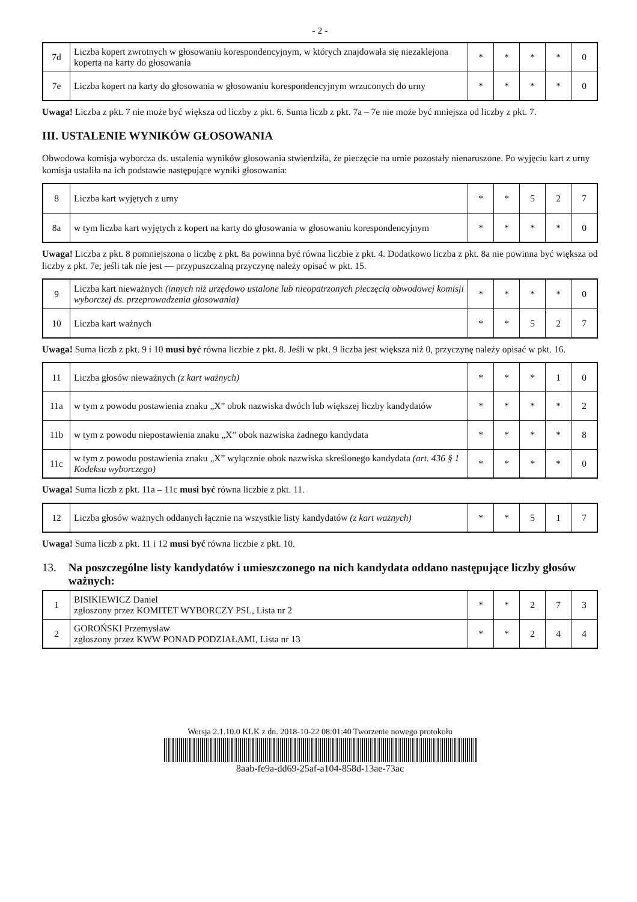- 2 -
| 7d | Liczba kopert zwrotnych w głosowaniu korespondencyjnym, w których znajdowała się niezaklejona koperta na karty do głosowania | * | * | * | * | 0 |
| 7e | Liczba kopert na karty do głosowania w głosowaniu korespondencyjnym wrzuconych do urny | * | * | * | * | 0 |
Uwaga! Liczba z pkt. 7 nie może być większa od liczby z pkt. 6. Suma liczb z pkt. 7a – 7e nie może być mniejsza od liczby z pkt. 7.
III. USTALENIE WYNIKÓW GŁOSOWANIA
Obwodowa komisja wyborcza ds. ustalenia wyników głosowania stwierdziła, że pieczęcie na urnie pozostały nienaruszone. Po wyjęciu kart z urny komisja ustaliła na ich podstawie następujące wyniki głosowania:
| 8 | Liczba kart wyjętych z urny | * | * | 5 | 2 | 7 |
| 8a | w tym liczba kart wyjętych z kopert na karty do głosowania w głosowaniu korespondencyjnym | * | * | * | * | 0 |
Uwaga! Liczba z pkt. 8 pomniejszona o liczbę z pkt. 8a powinna być równa liczbie z pkt. 4. Dodatkowo liczba z pkt. 8a nie powinna być większa od liczby z pkt. 7e; jeśli tak nie jest — przypuszczalną przyczynę należy opisać w pkt. 15.
| 9 | Liczba kart nieważnych (innych niż urzędowo ustalone lub nieopatrzonych pieczęcią obwodowej komisji wyborczej ds. przeprowadzenia głosowania) | * | * | * | * | 0 |
| 10 | Liczba kart ważnych | * | * | 5 | 2 | 7 |
Uwaga! Suma liczb z pkt. 9 i 10 musi być równa liczbie z pkt. 8. Jeśli w pkt. 9 liczba jest większa niż 0, przyczynę należy opisać w pkt. 16.
| 11 | Liczba głosów nieważnych (z kart ważnych) | * | * | * | 1 | 0 |
| 11a | w tym z powodu postawienia znaku „X” obok nazwiska dwóch lub większej liczby kandydatów | * | * | * | * | 2 |
| 11b | w tym z powodu niepostawienia znaku „X” obok nazwiska żadnego kandydata | * | * | * | * | 8 |
| 11c | w tym z powodu postawienia znaku „X” wyłącznie obok nazwiska skreślonego kandydata (art. 436 § 1 Kodeksu wyborczego) | * | * | * | * | 0 |
Uwaga! Suma liczb z pkt. 11a – 11c musi być równa liczbie z pkt. 11.
| 12 | Liczba głosów ważnych oddanych łącznie na wszystkie listy kandydatów (z kart ważnych) | * | * | 5 | 1 | 7 |
Uwaga! Suma liczb z pkt. 11 i 12 musi być równa liczbie z pkt. 10.
13. Na poszczególne listy kandydatów i umieszczonego na nich kandydata oddano następujące liczby głosów ważnych:
| 1 | BISIKIEWICZ Daniel zgłoszony przez KOMITET WYBORCZY PSL, Lista nr 2 | * | * | 2 | 7 | 3 |
| 2 | GOROŃSKI Przemysław zgłoszony przez KWW PONAD PODZIAŁAMI, Lista nr 13 | * | * | 2 | 4 | 4 |
Wersja 2.1.10.0 KLK z dn. 2018-10-22 08:01:40 Tworzenie nowego protokołu
8aab-fe9a-dd69-25af-a104-858d-13ae-73ac